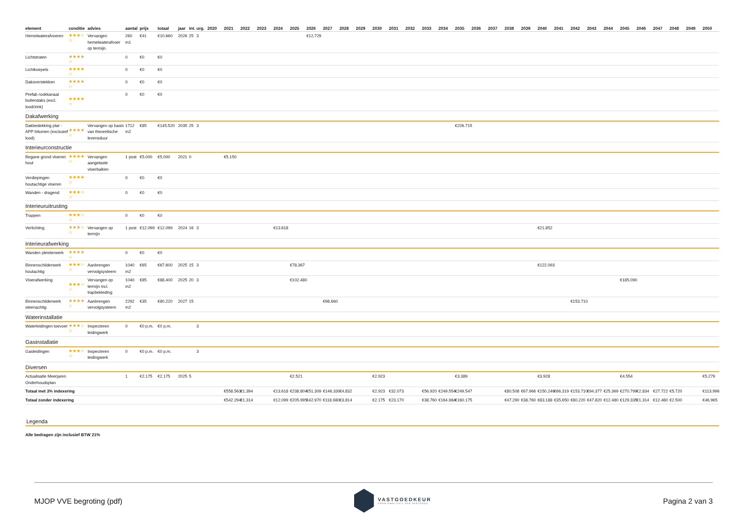| element | conditie | advies | aantal | prijs | totaal | jaar | int. | urg. | 2020 | 2021 | 2022 | 2023 | 2024 | 2025 | 2026 | 2027 | 2028 | 2029 | 2030 | 2031 | 2032 | 2033 | 2034 | 2035 | 2036 | 2037 | 2038 | 2039 | 2040 | 2041 | 2042 | 2043 | 2044 | 2045 | 2046 | 2047 | 2048 | 2049 | 2050 |
| --- | --- | --- | --- | --- | --- | --- | --- | --- | --- | --- | --- | --- | --- | --- | --- | --- | --- | --- | --- | --- | --- | --- | --- | --- | --- | --- | --- | --- | --- | --- | --- | --- | --- | --- | --- | --- | --- | --- | --- |
| Hemelwaterafvoeren | ★★★☆ ☆ | Vervangen hemelwaterafvoer op termijn. | 260 m1 | €41 | €10.660 | 2026 | 25 | 3 | | | | | | | €12.729 | | | | | | | | | | | | | | | | | | | | | | | | |
| Lichtstraten | ★★★★ ☆ | | 0 | €0 | €0 | | | | | | | | | | | | | | | | | | | | | | | | | | | | | | | | | | |
| Lichtkoepels | ★★★★ ☆ | | 0 | €0 | €0 | | | | | | | | | | | | | | | | | | | | | | | | | | | | | | | | | | |
| Dakoverstekken | ★★★★ ☆ | | 0 | €0 | €0 | | | | | | | | | | | | | | | | | | | | | | | | | | | | | | | | | | |
| Prefab rookkanaal buitendaks (excl. lood/zink) | ★★★★ ☆ | | 0 | €0 | €0 | | | | | | | | | | | | | | | | | | | | | | | | | | | | | | | | | | |
| Dakafwerking | | | | | | | | | | | | | | | | | | | | | | | | | | | | | | | | | | | | | | | |
| Dakbedekking plat - APP bitumen (exclusief lood) | ★★★★ ☆ | Vervangen op basis van theoretische levensduur | 1712 m2 | €85 | €145.520 | 2035 | 25 | 3 | | | | | | | | | | | | | | | | €226.715 | | | | | | | | | | | | | | | |
| Interieurconstructie | | | | | | | | | | | | | | | | | | | | | | | | | | | | | | | | | | | | | | | |
| Begane grond vloeren hout | ★★★★ ☆ | Vervangen aangetaste vloerbalken | 1 post | €5.000 | €5.000 | 2021 | 0 | | | €5.150 | | | | | | | | | | | | | | | | | | | | | | | | | | | | | |
| Verdiepingen houtachtige vloeren | ★★★★ ☆ | | 0 | €0 | €0 | | | | | | | | | | | | | | | | | | | | | | | | | | | | | | | | | | |
| Wanden - dragend | ★★★☆ ☆ | | 0 | €0 | €0 | | | | | | | | | | | | | | | | | | | | | | | | | | | | | | | | | | |
| Interieuruitrusting | | | | | | | | | | | | | | | | | | | | | | | | | | | | | | | | | | | | | | | |
| Trappen | ★★★☆ ☆ | | 0 | €0 | €0 | | | | | | | | | | | | | | | | | | | | | | | | | | | | | | | | | | |
| Verlichting | ★★★☆ ☆ | Vervangen op termijn | 1 post | €12.099 | €12.099 | 2024 | 16 | 3 | | | | | €13.618 | | | | | | | | | | | | | | | | €21.852 | | | | | | | | | | |
| Interieurafwerking | | | | | | | | | | | | | | | | | | | | | | | | | | | | | | | | | | | | | | | |
| Wanden pleisterwerk | ★★★★ ☆ | | 0 | €0 | €0 | | | | | | | | | | | | | | | | | | | | | | | | | | | | | | | | | | |
| Binnenschilderwerk houtachtig | ★★★☆ ☆ | Aanbrengen vervolgsysteem | 1040 m2 | €65 | €67.600 | 2025 | 15 | 3 | | | | | | €78.367 | | | | | | | | | | | | | | | €122.093 | | | | | | | | | | |
| Vloerafwerking | ★★★☆ ☆ | Vervangen op termijn incl. trapbekleding | 1040 m2 | €85 | €88.400 | 2025 | 20 | 3 | | | | | | €102.480 | | | | | | | | | | | | | | | | | | | | €185.090 | | | | | |
| Binnenschilderwerk steenachtig | ★★★★ ☆ | Aanbrengen vervolgsysteem | 2292 m2 | €35 | €80.220 | 2027 | 15 | | | | | | | | | €98.660 | | | | | | | | | | | | | | | €153.710 | | | | | | | | |
| Waterinstallatie | | | | | | | | | | | | | | | | | | | | | | | | | | | | | | | | | | | | | | | |
| Waterleidingen toevoer | ★★★☆ ☆ | Inspecteren leidingwerk | 0 | €0 p.m. | €0 p.m. | | | 3 | | | | | | | | | | | | | | | | | | | | | | | | | | | | | | | |
| Gasinstallatie | | | | | | | | | | | | | | | | | | | | | | | | | | | | | | | | | | | | | | | |
| Gasleidingen | ★★★☆ ☆ | Inspecteren leidingwerk | 0 | €0 p.m. | €0 p.m. | | | 3 | | | | | | | | | | | | | | | | | | | | | | | | | | | | | | | |
| Diversen | | | | | | | | | | | | | | | | | | | | | | | | | | | | | | | | | | | | | | | |
| Actualisatie Meerjaren Onderhoudsplan | | | 1 | €2.175 | €2.175 | 2025 | 5 | | | | | | | €2.521 | | | | | €2.923 | | | | | €3.389 | | | | | €3.928 | | | | | €4.554 | | | | | €5.279 |
| Totaal met 3% indexering | | | | | | | | | | €558.563 | €1.394 | | €13.618 | €238.804 | €51.309 | €146.330 | €4.832 | | €2.923 | €32.073 | | €56.920 | €249.554 | €249.547 | | | €80.508 | €67.966 | €150.246 | €66.319 | €153.710 | €94.377 | €25.369 | €270.799 | €2.834 | €27.722 | €5.720 | | €113.996 |
| Totaal zonder indexering | | | | | | | | | | €542.294 | €1.314 | | €12.099 | €205.995 | €42.970 | €118.980 | €3.814 | | €2.175 | €23.170 | | €38.760 | €164.984 | €160.175 | | | €47.290 | €38.760 | €83.188 | €35.650 | €80.220 | €47.820 | €12.480 | €129.335 | €1.314 | €12.480 | €2.500 | | €46.965 |
Legenda
Alle bedragen zijn inclusief BTW 21%
MJOP VVE begroting (pdf)
VASTGOEDKEUR
VOOR KWALITEIT VAN VASTGOED
Pagina 2 van 3